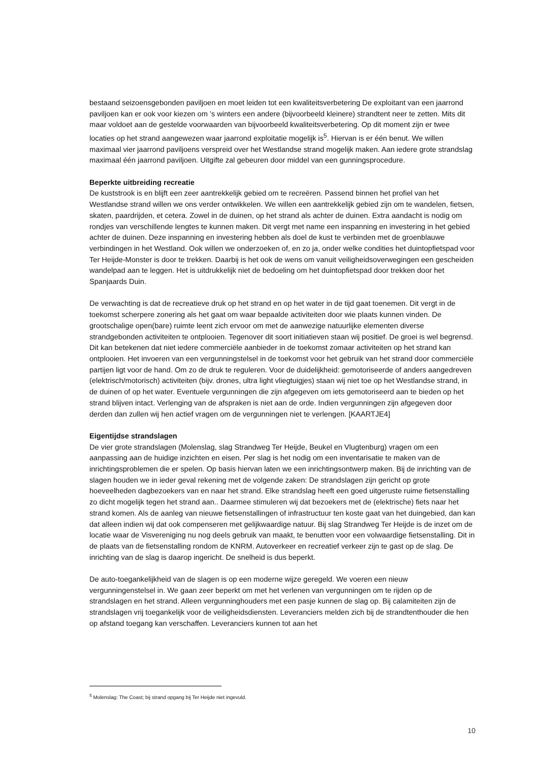bestaand seizoensgebonden paviljoen en moet leiden tot een kwaliteitsverbetering De exploitant van een jaarrond paviljoen kan er ook voor kiezen om ’s winters een andere (bijvoorbeeld kleinere) strandtent neer te zetten. Mits dit maar voldoet aan de gestelde voorwaarden van bijvoorbeeld kwaliteitsverbetering. Op dit moment zijn er twee locaties op het strand aangewezen waar jaarrond exploitatie mogelijk is<sup>5</sup>. Hiervan is er één benut. We willen maximaal vier jaarrond paviljoens verspreid over het Westlandse strand mogelijk maken. Aan iedere grote strandslag maximaal één jaarrond paviljoen. Uitgifte zal gebeuren door middel van een gunningsprocedure.
Beperkte uitbreiding recreatie
De kuststrook is en blijft een zeer aantrekkelijk gebied om te recreëren. Passend binnen het profiel van het Westlandse strand willen we ons verder ontwikkelen. We willen een aantrekkelijk gebied zijn om te wandelen, fietsen, skaten, paardrijden, et cetera. Zowel in de duinen, op het strand als achter de duinen. Extra aandacht is nodig om rondjes van verschillende lengtes te kunnen maken. Dit vergt met name een inspanning en investering in het gebied achter de duinen. Deze inspanning en investering hebben als doel de kust te verbinden met de groenblauwe verbindingen in het Westland. Ook willen we onderzoeken of, en zo ja, onder welke condities het duintopfietspad voor Ter Heijde-Monster is door te trekken. Daarbij is het ook de wens om vanuit veiligheidsoverwegingen een gescheiden wandelpad aan te leggen. Het is uitdrukkelijk niet de bedoeling om het duintopfietspad door trekken door het Spanjaards Duin.
De verwachting is dat de recreatieve druk op het strand en op het water in de tijd gaat toenemen. Dit vergt in de toekomst scherpere zonering als het gaat om waar bepaalde activiteiten door wie plaats kunnen vinden. De grootschalige open(bare) ruimte leent zich ervoor om met de aanwezige natuurlijke elementen diverse strandgebonden activiteiten te ontplooien. Tegenover dit soort initiatieven staan wij positief. De groei is wel begrensd. Dit kan betekenen dat niet iedere commerciële aanbieder in de toekomst zomaar activiteiten op het strand kan ontplooien. Het invoeren van een vergunningstelsel in de toekomst voor het gebruik van het strand door commerciële partijen ligt voor de hand. Om zo de druk te reguleren. Voor de duidelijkheid: gemotoriseerde of anders aangedreven (elektrisch/motorisch) activiteiten (bijv. drones, ultra light vliegtuigjes) staan wij niet toe op het Westlandse strand, in de duinen of op het water. Eventuele vergunningen die zijn afgegeven om iets gemotoriseerd aan te bieden op het strand blijven intact. Verlenging van de afspraken is niet aan de orde. Indien vergunningen zijn afgegeven door derden dan zullen wij hen actief vragen om de vergunningen niet te verlengen. [KAARTJE4]
Eigentijdse strandslagen
De vier grote strandslagen (Molenslag, slag Strandweg Ter Heijde, Beukel en Vlugtenburg) vragen om een aanpassing aan de huidige inzichten en eisen. Per slag is het nodig om een inventarisatie te maken van de inrichtingsproblemen die er spelen. Op basis hiervan laten we een inrichtingsontwerp maken. Bij de inrichting van de slagen houden we in ieder geval rekening met de volgende zaken: De strandslagen zijn gericht op grote hoeveelheden dagbezoekers van en naar het strand. Elke strandslag heeft een goed uitgeruste ruime fietsenstalling zo dicht mogelijk tegen het strand aan.. Daarmee stimuleren wij dat bezoekers met de (elektrische) fiets naar het strand komen. Als de aanleg van nieuwe fietsenstallingen of infrastructuur ten koste gaat van het duingebied, dan kan dat alleen indien wij dat ook compenseren met gelijkwaardige natuur. Bij slag Strandweg Ter Heijde is de inzet om de locatie waar de Visvereniging nu nog deels gebruik van maakt, te benutten voor een volwaardige fietsenstalling. Dit in de plaats van de fietsenstalling rondom de KNRM. Autoverkeer en recreatief verkeer zijn te gast op de slag. De inrichting van de slag is daarop ingericht. De snelheid is dus beperkt.
De auto-toegankelijkheid van de slagen is op een moderne wijze geregeld. We voeren een nieuw vergunningenstelsel in. We gaan zeer beperkt om met het verlenen van vergunningen om te rijden op de strandslagen en het strand. Alleen vergunninghouders met een pasje kunnen de slag op. Bij calamiteiten zijn de strandslagen vrij toegankelijk voor de veiligheidsdiensten. Leveranciers melden zich bij de strandtenthouder die hen op afstand toegang kan verschaffen. Leveranciers kunnen tot aan het
<sup>5</sup> Molenslag: The Coast; bij strand opgang bij Ter Heijde niet ingevuld.
10